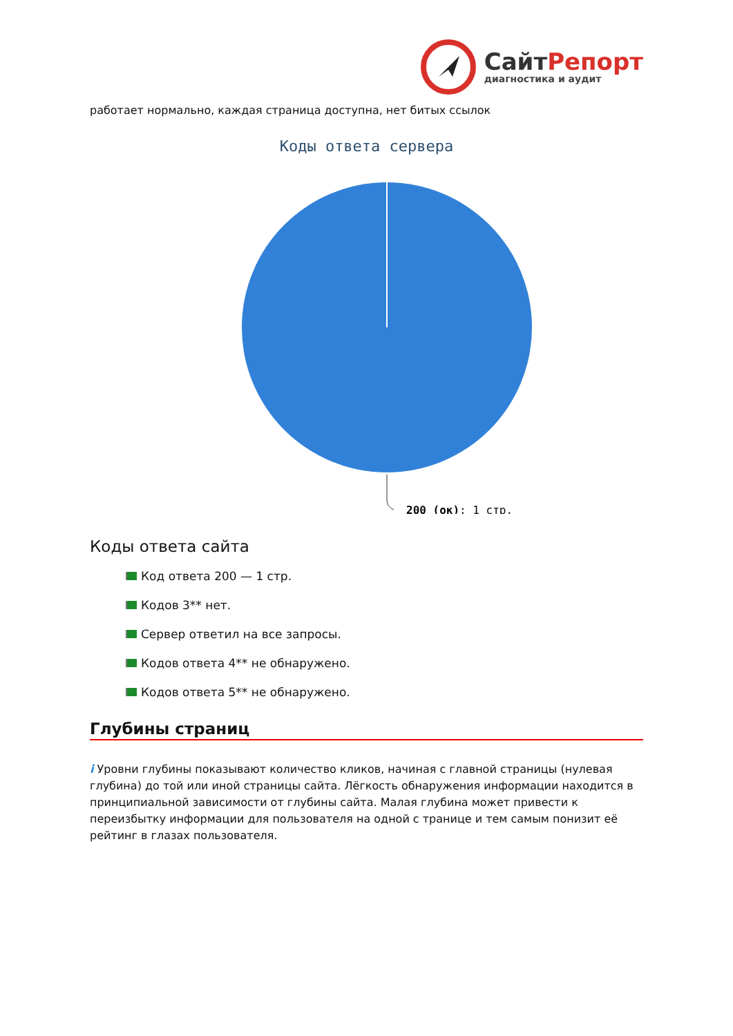СайтРепорт
диагностика и аудит
работает нормально, каждая страница доступна, нет битых ссылок
Коды ответа сервера
200 (ок): 1 стр.
Коды ответа сайта
Код ответа 200 — 1 стр.
Кодов 3** нет.
Сервер ответил на все запросы.
Кодов ответа 4** не обнаружено.
Кодов ответа 5** не обнаружено.
Глубины страниц
i Уровни глубины показывают количество кликов, начиная с главной страницы (нулевая глубина) до той или иной страницы сайта. Лёгкость обнаружения информации находится в принципиальной зависимости от глубины сайта. Малая глубина может привести к переизбытку информации для пользователя на одной с транице и тем самым понизит её рейтинг в глазах пользователя.